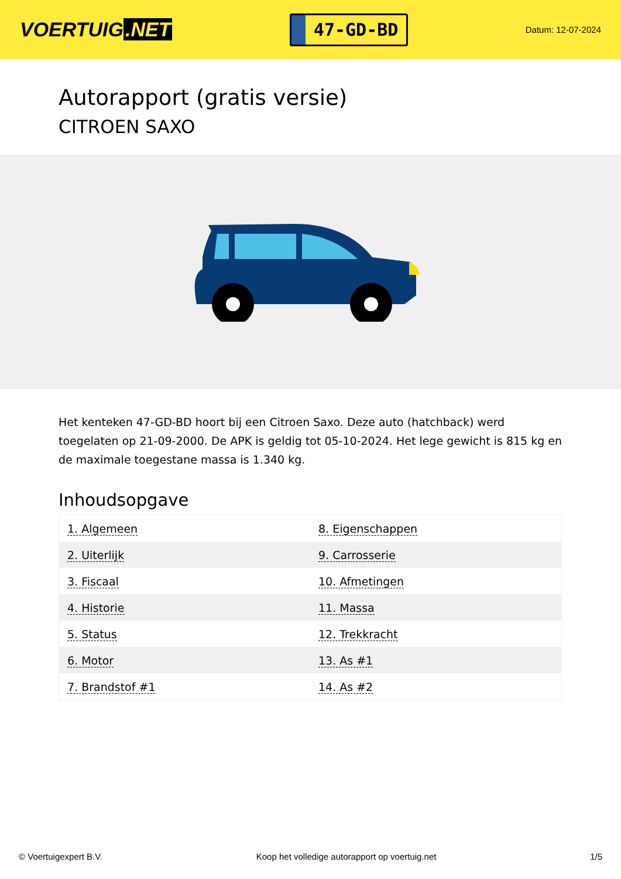VOERTUIG.NET
47-GD-BD
Datum: 12-07-2024
Autorapport (gratis versie)
CITROEN SAXO
Het kenteken 47-GD-BD hoort bij een Citroen Saxo. Deze auto (hatchback) werd toegelaten op 21-09-2000. De APK is geldig tot 05-10-2024. Het lege gewicht is 815 kg en de maximale toegestane massa is 1.340 kg.
Inhoudsopgave
| 1. Algemeen | 8. Eigenschappen |
| 2. Uiterlijk | 9. Carrosserie |
| 3. Fiscaal | 10. Afmetingen |
| 4. Historie | 11. Massa |
| 5. Status | 12. Trekkracht |
| 6. Motor | 13. As #1 |
| 7. Brandstof #1 | 14. As #2 |
© Voertuigexpert B.V. Koop het volledige autorapport op voertuig.net 1/5